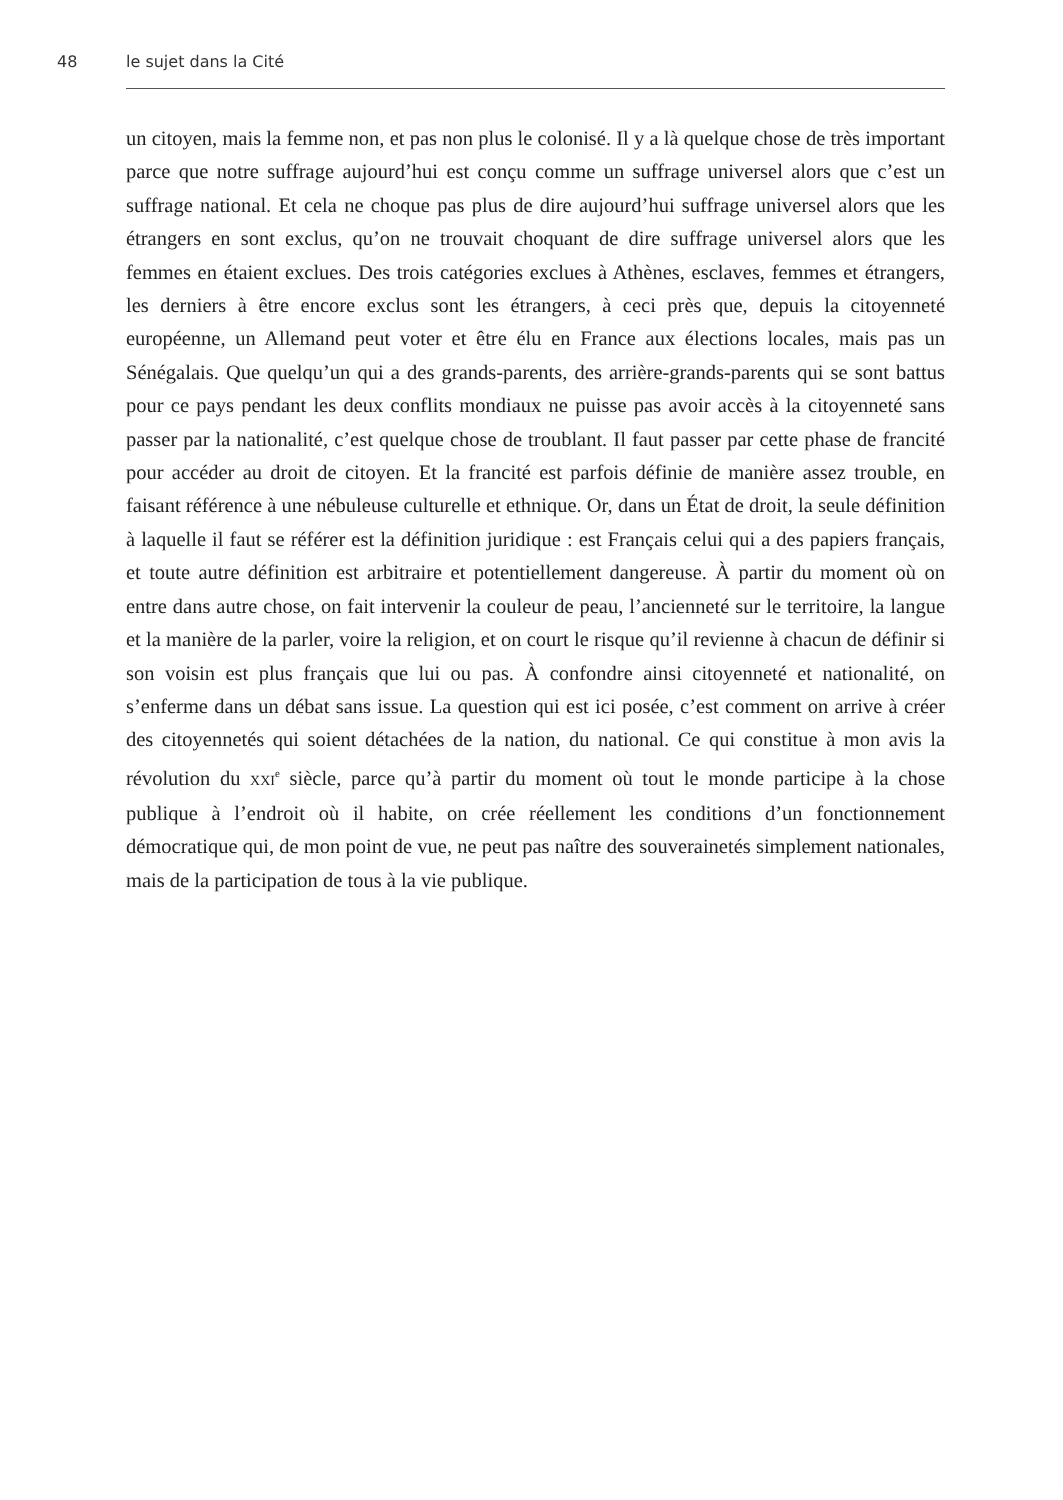48 le sujet dans la Cité
un citoyen, mais la femme non, et pas non plus le colonisé. Il y a là quelque chose de très important parce que notre suffrage aujourd’hui est conçu comme un suffrage universel alors que c’est un suffrage national. Et cela ne choque pas plus de dire aujourd’hui suffrage universel alors que les étrangers en sont exclus, qu’on ne trouvait choquant de dire suffrage universel alors que les femmes en étaient exclues. Des trois catégories exclues à Athènes, esclaves, femmes et étrangers, les derniers à être encore exclus sont les étrangers, à ceci près que, depuis la citoyenneté européenne, un Allemand peut voter et être élu en France aux élections locales, mais pas un Sénégalais. Que quelqu’un qui a des grands-parents, des arrière-grands-parents qui se sont battus pour ce pays pendant les deux conflits mondiaux ne puisse pas avoir accès à la citoyenneté sans passer par la nationalité, c’est quelque chose de troublant. Il faut passer par cette phase de francité pour accéder au droit de citoyen. Et la francité est parfois définie de manière assez trouble, en faisant référence à une nébuleuse culturelle et ethnique. Or, dans un État de droit, la seule définition à laquelle il faut se référer est la définition juridique : est Français celui qui a des papiers français, et toute autre définition est arbitraire et potentiellement dangereuse. À partir du moment où on entre dans autre chose, on fait intervenir la couleur de peau, l’ancienneté sur le territoire, la langue et la manière de la parler, voire la religion, et on court le risque qu’il revienne à chacun de définir si son voisin est plus français que lui ou pas. À confondre ainsi citoyenneté et nationalité, on s’enferme dans un débat sans issue. La question qui est ici posée, c’est comment on arrive à créer des citoyennetés qui soient détachées de la nation, du national. Ce qui constitue à mon avis la révolution du XXI<sup>e</sup> siècle, parce qu’à partir du moment où tout le monde participe à la chose publique à l’endroit où il habite, on crée réellement les conditions d’un fonctionnement démocratique qui, de mon point de vue, ne peut pas naître des souverainetés simplement nationales, mais de la participation de tous à la vie publique.